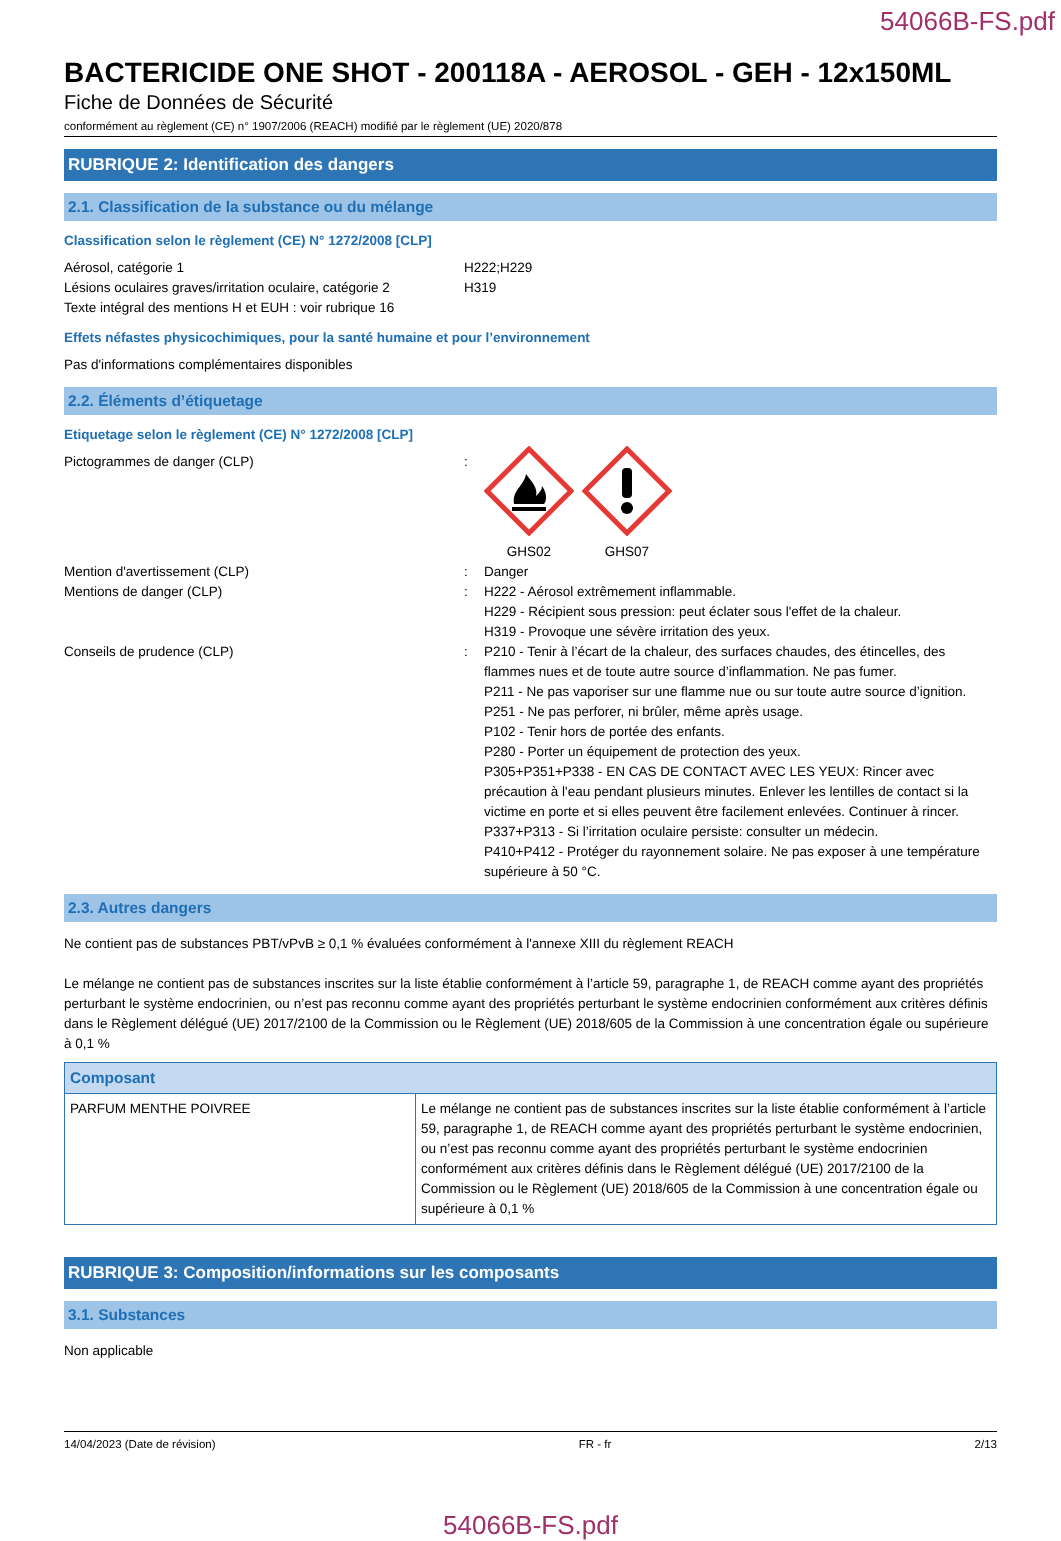54066B-FS.pdf
BACTERICIDE ONE SHOT - 200118A - AEROSOL - GEH - 12x150ML
Fiche de Données de Sécurité
conformément au règlement (CE) n° 1907/2006 (REACH) modifié par le règlement (UE) 2020/878
RUBRIQUE 2: Identification des dangers
2.1. Classification de la substance ou du mélange
Classification selon le règlement (CE) N° 1272/2008 [CLP]
Aérosol, catégorie 1 H222;H229
Lésions oculaires graves/irritation oculaire, catégorie 2
H319
Texte intégral des mentions H et EUH : voir rubrique 16
Effets néfastes physicochimiques, pour la santé humaine et pour l’environnement
Pas d'informations complémentaires disponibles
2.2. Éléments d’étiquetage
Etiquetage selon le règlement (CE) N° 1272/2008 [CLP]
Pictogrammes de danger (CLP) :
GHS02
GHS07
Mention d'avertissement (CLP) : Danger
Mentions de danger (CLP) : H222 - Aérosol extrêmement inflammable.
H229 - Récipient sous pression: peut éclater sous l'effet de la chaleur.
H319 - Provoque une sévère irritation des yeux.
Conseils de prudence (CLP) : P210 - Tenir à l’écart de la chaleur, des surfaces chaudes, des étincelles, des flammes nues et de toute autre source d’inflammation. Ne pas fumer.
P211 - Ne pas vaporiser sur une flamme nue ou sur toute autre source d’ignition.
P251 - Ne pas perforer, ni brûler, même après usage.
P102 - Tenir hors de portée des enfants.
P280 - Porter un équipement de protection des yeux.
P305+P351+P338 - EN CAS DE CONTACT AVEC LES YEUX: Rincer avec précaution à l'eau pendant plusieurs minutes. Enlever les lentilles de contact si la victime en porte et si elles peuvent être facilement enlevées. Continuer à rincer.
P337+P313 - Si l’irritation oculaire persiste: consulter un médecin.
P410+P412 - Protéger du rayonnement solaire. Ne pas exposer à une température supérieure à 50 °C.
2.3. Autres dangers
Ne contient pas de substances PBT/vPvB ≥ 0,1 % évaluées conformément à l'annexe XIII du règlement REACH
Le mélange ne contient pas de substances inscrites sur la liste établie conformément à l’article 59, paragraphe 1, de REACH comme ayant des propriétés perturbant le système endocrinien, ou n’est pas reconnu comme ayant des propriétés perturbant le système endocrinien conformément aux critères définis dans le Règlement délégué (UE) 2017/2100 de la Commission ou le Règlement (UE) 2018/605 de la Commission à une concentration égale ou supérieure à 0,1 %
| Composant | |
| --- | --- |
| PARFUM MENTHE POIVREE | Le mélange ne contient pas de substances inscrites sur la liste établie conformément à l’article 59, paragraphe 1, de REACH comme ayant des propriétés perturbant le système endocrinien, ou n’est pas reconnu comme ayant des propriétés perturbant le système endocrinien conformément aux critères définis dans le Règlement délégué (UE) 2017/2100 de la Commission ou le Règlement (UE) 2018/605 de la Commission à une concentration égale ou supérieure à 0,1 % |
RUBRIQUE 3: Composition/informations sur les composants
3.1. Substances
Non applicable
14/04/2023 (Date de révision) FR - fr 2/13
54066B-FS.pdf